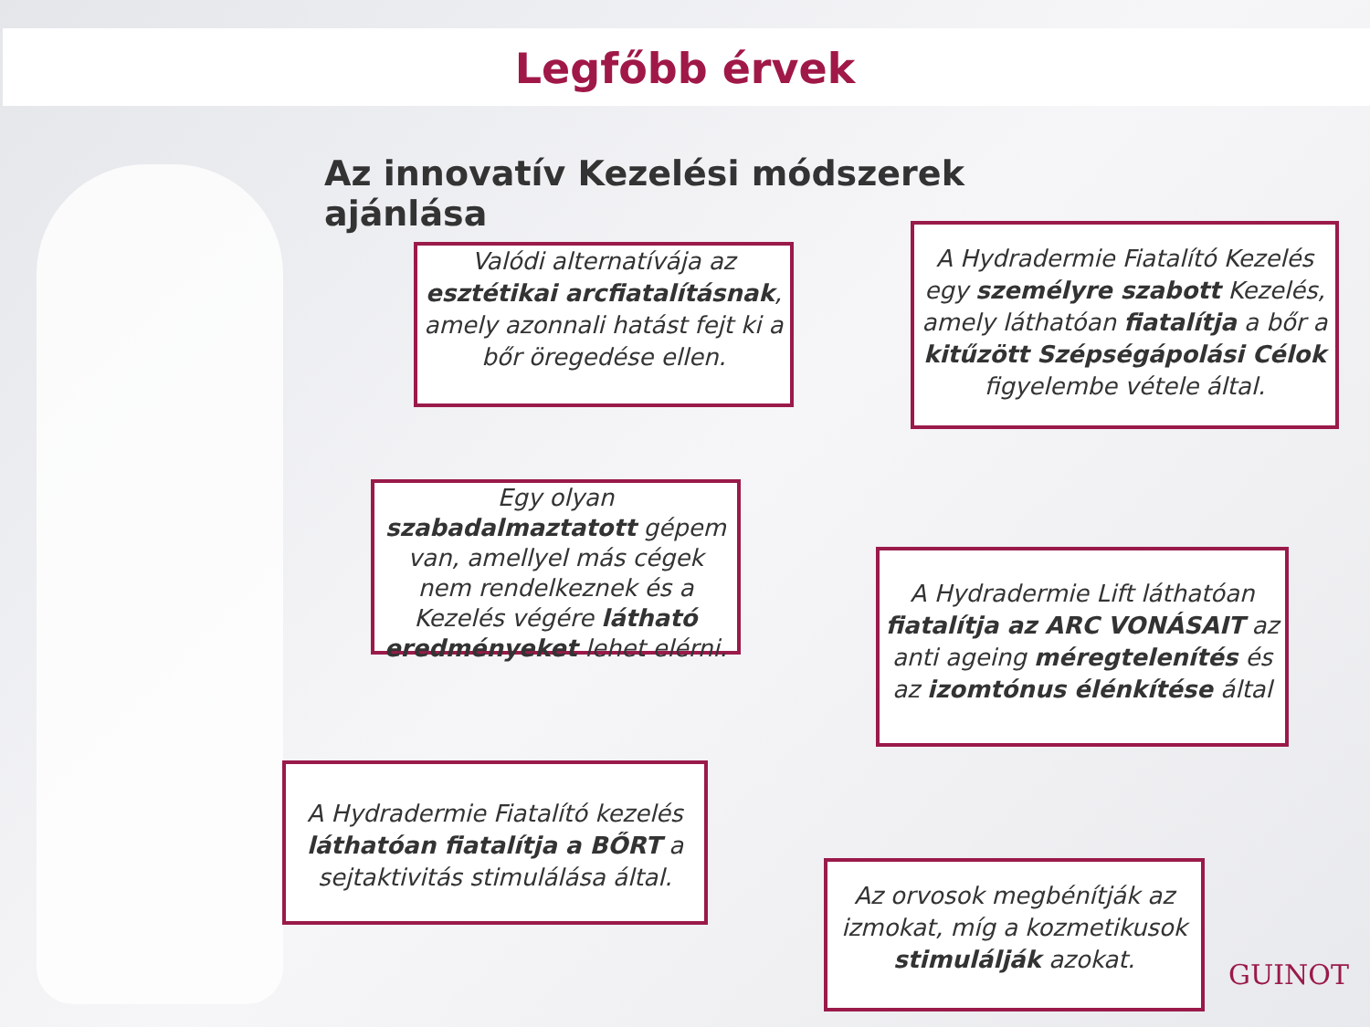Legfőbb érvek
Az innovatív Kezelési módszerek ajánlása
Valódi alternatívája az esztétikai arcfiatalításnak, amely azonnali hatást fejt ki a bőr öregedése ellen.
A Hydradermie Fiatalító Kezelés egy személyre szabott Kezelés, amely láthatóan fiatalítja a bőr a kitűzött Szépségápolási Célok figyelembe vétele által.
Egy olyan szabadalmaztatott gépem van, amellyel más cégek nem rendelkeznek és a Kezelés végére látható eredményeket lehet elérni.
A Hydradermie Lift láthatóan fiatalítja az ARC VONÁSAIT az anti ageing méregtelenítés és az izomtónus élénkítése által
A Hydradermie Fiatalító kezelés láthatóan fiatalítja a BŐRT a sejtaktivitás stimulálása által.
Az orvosok megbénítják az izmokat, míg a kozmetikusok stimulálják azokat.
GUINOT